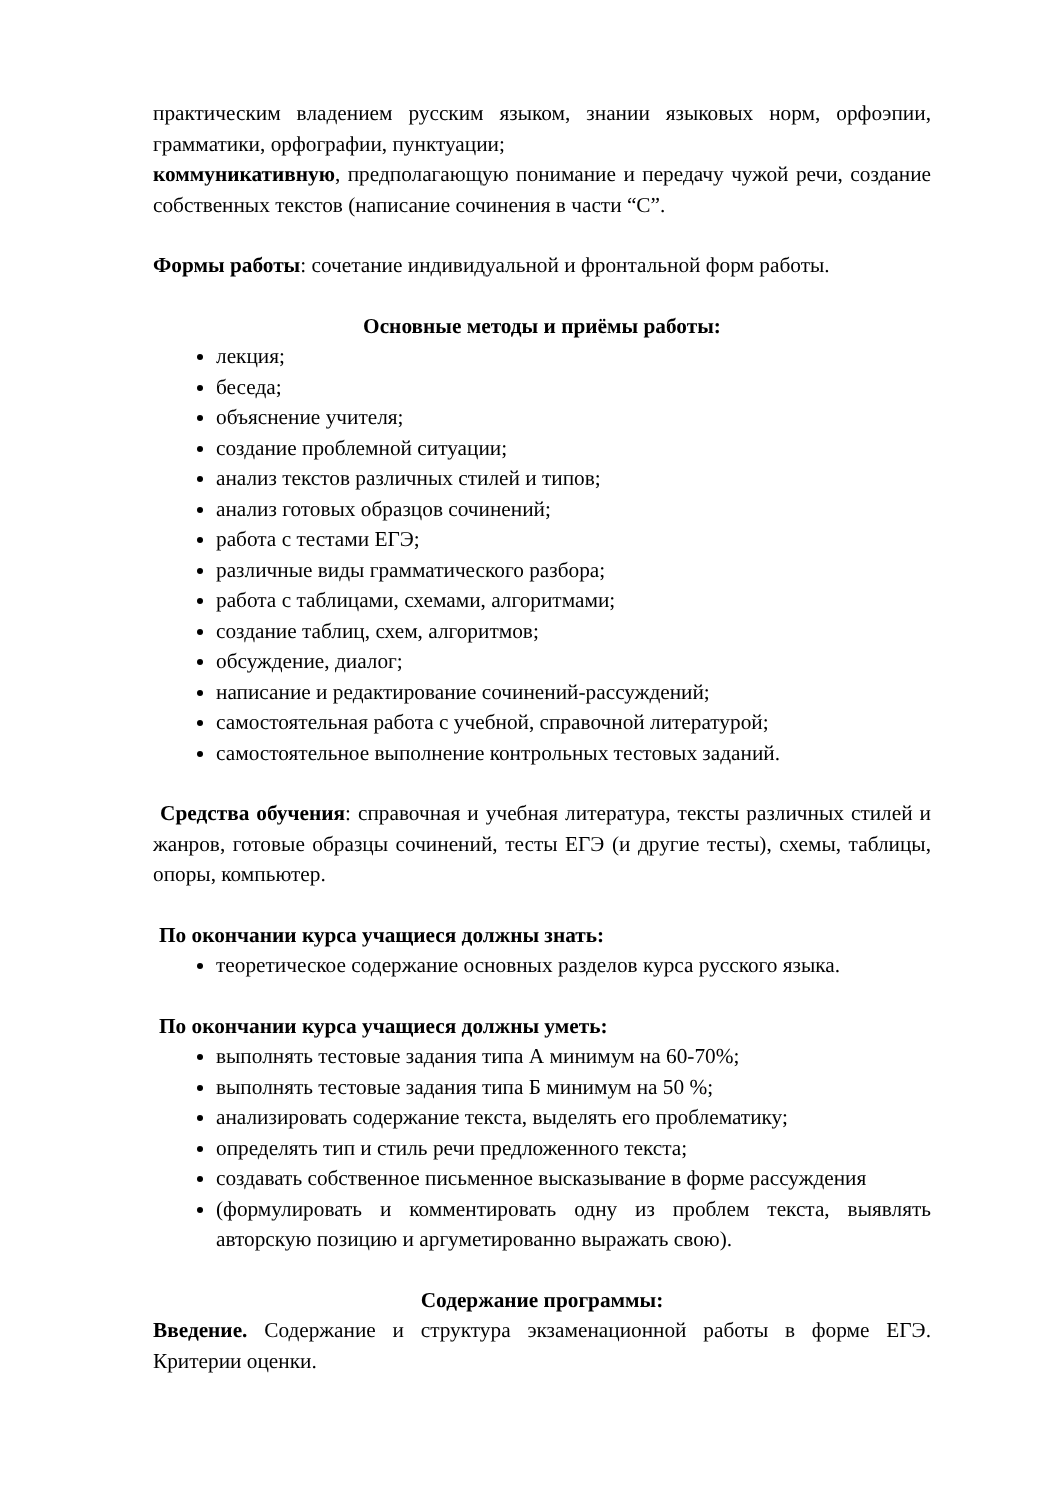практическим владением русским языком, знании языковых норм, орфоэпии, грамматики, орфографии, пунктуации;
коммуникативную, предполагающую понимание и передачу чужой речи, создание собственных текстов (написание сочинения в части “С”.
Формы работы: сочетание индивидуальной и фронтальной форм работы.
Основные методы и приёмы работы:
лекция;
беседа;
объяснение учителя;
создание проблемной ситуации;
анализ текстов различных стилей и типов;
анализ готовых образцов сочинений;
работа с тестами ЕГЭ;
различные виды грамматического разбора;
работа с таблицами, схемами, алгоритмами;
создание таблиц, схем, алгоритмов;
обсуждение, диалог;
написание и редактирование сочинений-рассуждений;
самостоятельная работа с учебной, справочной литературой;
самостоятельное выполнение контрольных тестовых заданий.
Средства обучения: справочная и учебная литература, тексты различных стилей и жанров, готовые образцы сочинений, тесты ЕГЭ (и другие тесты), схемы, таблицы, опоры, компьютер.
По окончании курса учащиеся должны знать:
теоретическое содержание основных разделов курса русского языка.
По окончании курса учащиеся должны уметь:
выполнять тестовые задания типа А минимум на 60-70%;
выполнять тестовые задания типа Б минимум на 50 %;
анализировать содержание текста, выделять его проблематику;
определять тип и стиль речи предложенного текста;
создавать собственное письменное высказывание в форме рассуждения
(формулировать и комментировать одну из проблем текста, выявлять авторскую позицию и аргуметированно выражать свою).
Содержание программы:
Введение. Содержание и структура экзаменационной работы в форме ЕГЭ. Критерии оценки.